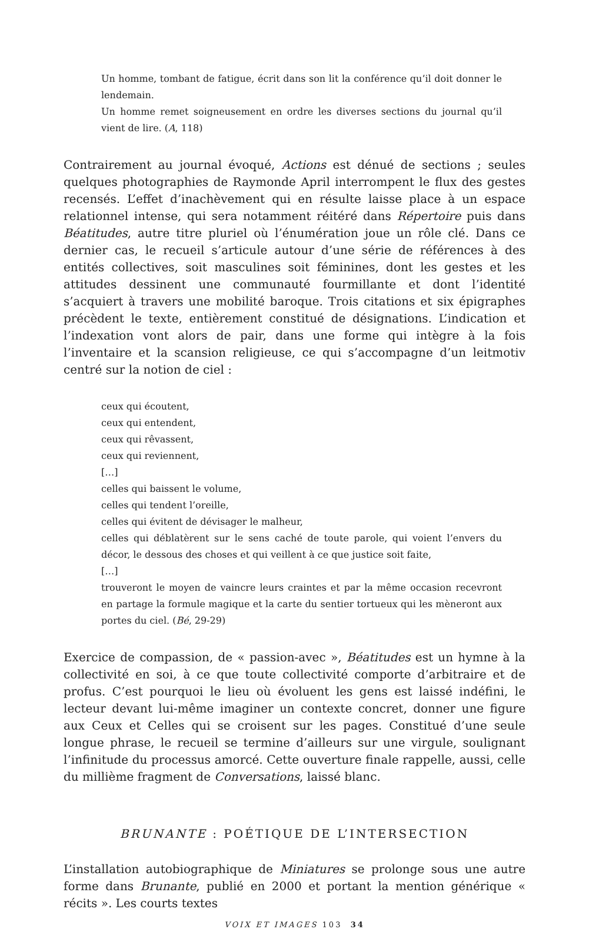Un homme, tombant de fatigue, écrit dans son lit la conférence qu’il doit donner le lendemain.
Un homme remet soigneusement en ordre les diverses sections du journal qu’il vient de lire. (A, 118)
Contrairement au journal évoqué, Actions est dénué de sections ; seules quelques photographies de Raymonde April interrompent le flux des gestes recensés. L’effet d’inachèvement qui en résulte laisse place à un espace relationnel intense, qui sera notamment réitéré dans Répertoire puis dans Béatitudes, autre titre pluriel où l’énumération joue un rôle clé. Dans ce dernier cas, le recueil s’articule autour d’une série de références à des entités collectives, soit masculines soit féminines, dont les gestes et les attitudes dessinent une communauté fourmillante et dont l’identité s’acquiert à travers une mobilité baroque. Trois citations et six épigraphes précèdent le texte, entièrement constitué de désignations. L’indication et l’indexation vont alors de pair, dans une forme qui intègre à la fois l’inventaire et la scansion religieuse, ce qui s’accompagne d’un leitmotiv centré sur la notion de ciel :
ceux qui écoutent,
ceux qui entendent,
ceux qui rêvassent,
ceux qui reviennent,
[…]
celles qui baissent le volume,
celles qui tendent l’oreille,
celles qui évitent de dévisager le malheur,
celles qui déblatèrent sur le sens caché de toute parole, qui voient l’envers du décor, le dessous des choses et qui veillent à ce que justice soit faite,
[…]
trouveront le moyen de vaincre leurs craintes et par la même occasion recevront en partage la formule magique et la carte du sentier tortueux qui les mèneront aux portes du ciel. (Bé, 29-29)
Exercice de compassion, de « passion-avec », Béatitudes est un hymne à la collectivité en soi, à ce que toute collectivité comporte d’arbitraire et de profus. C’est pourquoi le lieu où évoluent les gens est laissé indéfini, le lecteur devant lui-même imaginer un contexte concret, donner une figure aux Ceux et Celles qui se croisent sur les pages. Constitué d’une seule longue phrase, le recueil se termine d’ailleurs sur une virgule, soulignant l’infinitude du processus amorcé. Cette ouverture finale rappelle, aussi, celle du millième fragment de Conversations, laissé blanc.
BRUNANTE : POÉTIQUE DE L’INTERSECTION
L’installation autobiographique de Miniatures se prolonge sous une autre forme dans Brunante, publié en 2000 et portant la mention générique « récits ». Les courts textes
VOIX ET IMAGES 103 34